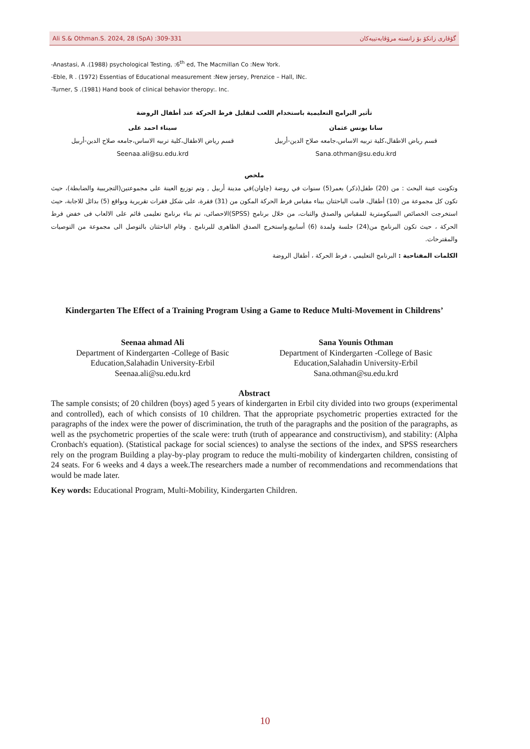Ali S.& Othman.S. 2024, 28 (SpA) :309-331 گۆڤاری زانكۆ بۆ زانستە مرۆڤایەتییەكان
-Anastasi, A .(1988) psychological Testing, :6<sup>th</sup> ed, The Macmillan Co :New York.
-Eble, R . (1972) Essentias of Educational measurement :New jersey, Prenzice – Hall, INc.
-Turner, S .(1981) Hand book of clinical behavior theropy:. Inc.
تأثير البرامج التعليمية باستخدام اللعب لتقليل فرط الحركة عند أطفال الروضة
سانا يونس عثمان
قسم رياض الاطفال،كلية تربيه الاساس،جامعه صلاح الدين-أربيل
Sana.othman@su.edu.krd
سيناء احمد على
قسم رياض الاطفال،كلية تربيه الاساس،جامعه صلاح الدين-أربيل
Seenaa.ali@su.edu.krd
ملخص
وتكونت عينة البحث : من (20) طفل(ذكر) بعمر(5) سنوات في روضة (چاوان)في مدينة أربيل , وتم توزيع العينة على مجموعتين(التجريبية والضابطة)، حيث تكون كل مجموعة من (10) أطفال، قامت الباحثتان ببناء مقياس فرط الحركة المكون من (31) فقرة، على شكل فقرات تقريرية وبواقع (5) بدائل للاجابة، حيث استخرجت الخصائص السيكومترية للمقياس والصدق والثبات، من خلال برنامج (SPSS)الاحصائى، تم بناء برنامج تعليمى قائم على الالعاب فى خفض فرط الحركة ، حيث تكون البرنامج من(24) جلسة ولمدة (6) أسابيع.واستخرج الصدق الظاهرى للبرنامج . وقام الباحثتان بالتوصل الى مجموعة من التوصيات والمقترحات.
الكلمات المفتاحية : البرنامج التعليمي ، فرط الحركة ، أطفال الروضة
Kindergarten The Effect of a Training Program Using a Game to Reduce Multi-Movement in Childrens’
Seenaa ahmad Ali
Department of Kindergarten -College of Basic Education,Salahadin University-Erbil
Seenaa.ali@su.edu.krd
Sana Younis Othman
Department of Kindergarten -College of Basic Education,Salahadin University-Erbil
Sana.othman@su.edu.krd
Abstract
The sample consists; of 20 children (boys) aged 5 years of kindergarten in Erbil city divided into two groups (experimental and controlled), each of which consists of 10 children. That the appropriate psychometric properties extracted for the paragraphs of the index were the power of discrimination, the truth of the paragraphs and the position of the paragraphs, as well as the psychometric properties of the scale were: truth (truth of appearance and constructivism), and stability: (Alpha Cronbach's equation). (Statistical package for social sciences) to analyse the sections of the index, and SPSS researchers rely on the program Building a play-by-play program to reduce the multi-mobility of kindergarten children, consisting of 24 seats. For 6 weeks and 4 days a week.The researchers made a number of recommendations and recommendations that would be made later.
Key words: Educational Program, Multi-Mobility, Kindergarten Children.
10